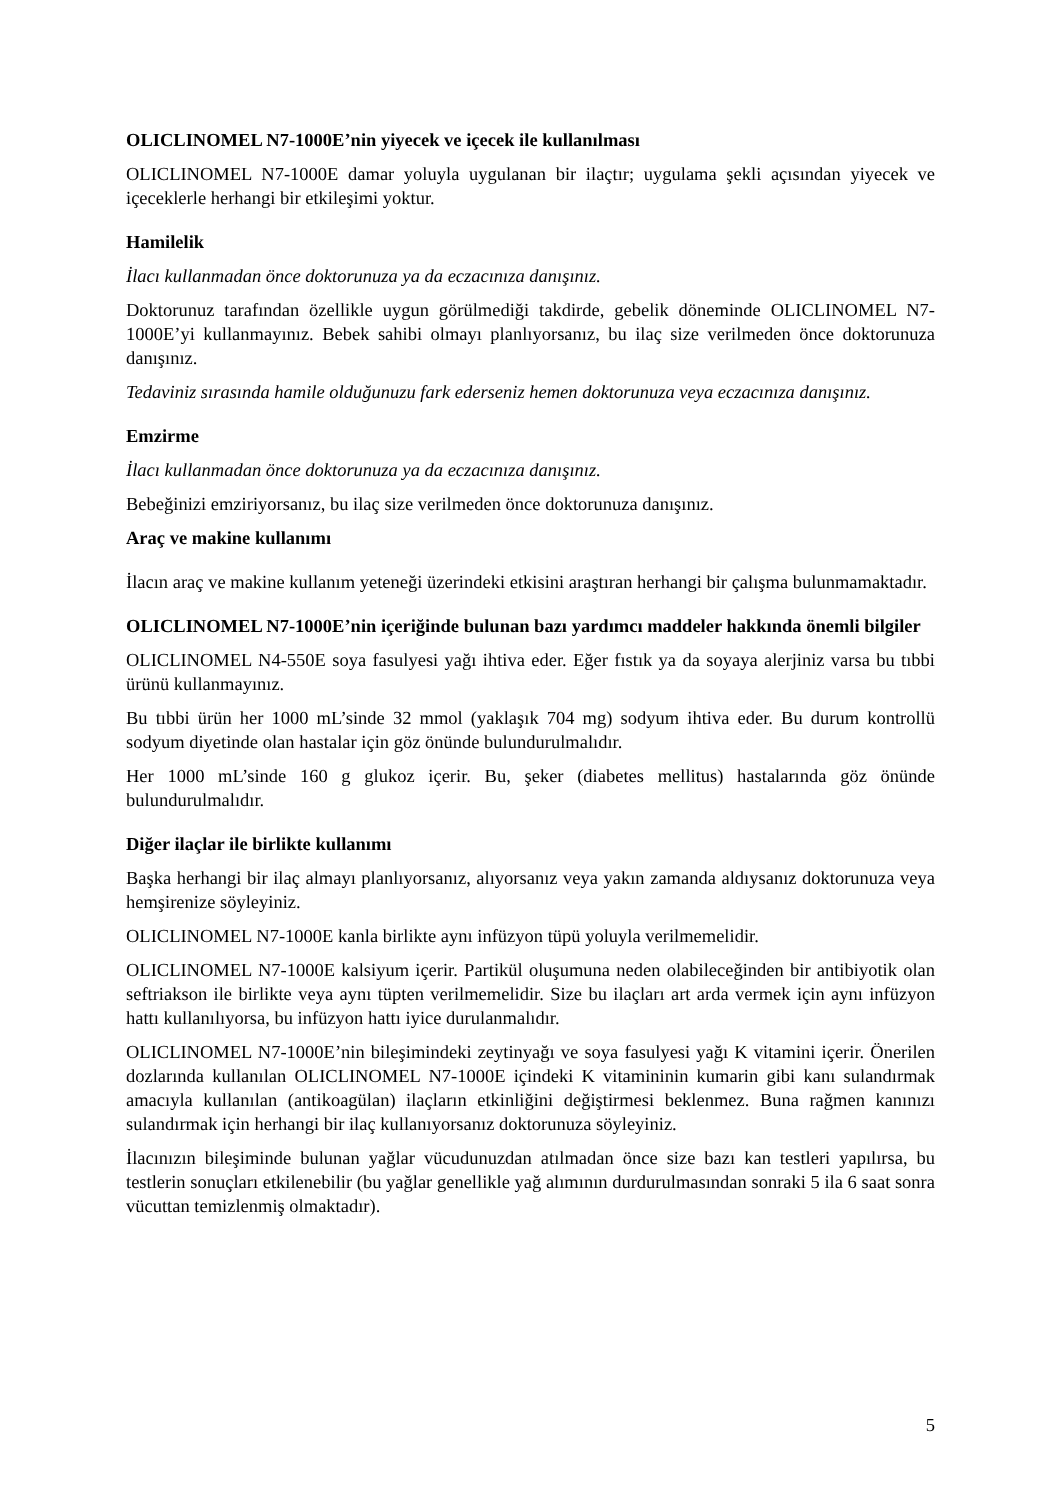OLICLINOMEL N7-1000E’nin yiyecek ve içecek ile kullanılması
OLICLINOMEL N7-1000E damar yoluyla uygulanan bir ilaçtır; uygulama şekli açısından yiyecek ve içeceklerle herhangi bir etkileşimi yoktur.
Hamilelik
İlacı kullanmadan önce doktorunuza ya da eczacınıza danışınız.
Doktorunuz tarafından özellikle uygun görülmediği takdirde, gebelik döneminde OLICLINOMEL N7-1000E’yi kullanmayınız. Bebek sahibi olmayı planlıyorsanız, bu ilaç size verilmeden önce doktorunuza danışınız.
Tedaviniz sırasında hamile olduğunuzu fark ederseniz hemen doktorunuza veya eczacınıza danışınız.
Emzirme
İlacı kullanmadan önce doktorunuza ya da eczacınıza danışınız.
Bebeğinizi emziriyorsanız, bu ilaç size verilmeden önce doktorunuza danışınız.
Araç ve makine kullanımı
İlacın araç ve makine kullanım yeteneği üzerindeki etkisini araştıran herhangi bir çalışma bulunmamaktadır.
OLICLINOMEL N7-1000E’nin içeriğinde bulunan bazı yardımcı maddeler hakkında önemli bilgiler
OLICLINOMEL N4-550E soya fasulyesi yağı ihtiva eder. Eğer fıstık ya da soyaya alerjiniz varsa bu tıbbi ürünü kullanmayınız.
Bu tıbbi ürün her 1000 mL’sinde 32 mmol (yaklaşık 704 mg) sodyum ihtiva eder. Bu durum kontrollü sodyum diyetinde olan hastalar için göz önünde bulundurulmalıdır.
Her 1000 mL’sinde 160 g glukoz içerir. Bu, şeker (diabetes mellitus) hastalarında göz önünde bulundurulmalıdır.
Diğer ilaçlar ile birlikte kullanımı
Başka herhangi bir ilaç almayı planlıyorsanız, alıyorsanız veya yakın zamanda aldıysanız doktorunuza veya hemşirenize söyleyiniz.
OLICLINOMEL N7-1000E kanla birlikte aynı infüzyon tüpü yoluyla verilmemelidir.
OLICLINOMEL N7-1000E kalsiyum içerir. Partikül oluşumuna neden olabileceğinden bir antibiyotik olan seftriakson ile birlikte veya aynı tüpten verilmemelidir. Size bu ilaçları art arda vermek için aynı infüzyon hattı kullanılıyorsa, bu infüzyon hattı iyice durulanmalıdır.
OLICLINOMEL N7-1000E’nin bileşimindeki zeytinyağı ve soya fasulyesi yağı K vitamini içerir. Önerilen dozlarında kullanılan OLICLINOMEL N7-1000E içindeki K vitamininin kumarin gibi kanı sulandırmak amacıyla kullanılan (antikoagülan) ilaçların etkinliğini değiştirmesi beklenmez. Buna rağmen kanınızı sulandırmak için herhangi bir ilaç kullanıyorsanız doktorunuza söyleyiniz.
İlacınızın bileşiminde bulunan yağlar vücudunuzdan atılmadan önce size bazı kan testleri yapılırsa, bu testlerin sonuçları etkilenebilir (bu yağlar genellikle yağ alımının durdurulmasından sonraki 5 ila 6 saat sonra vücuttan temizlenmiş olmaktadır).
5